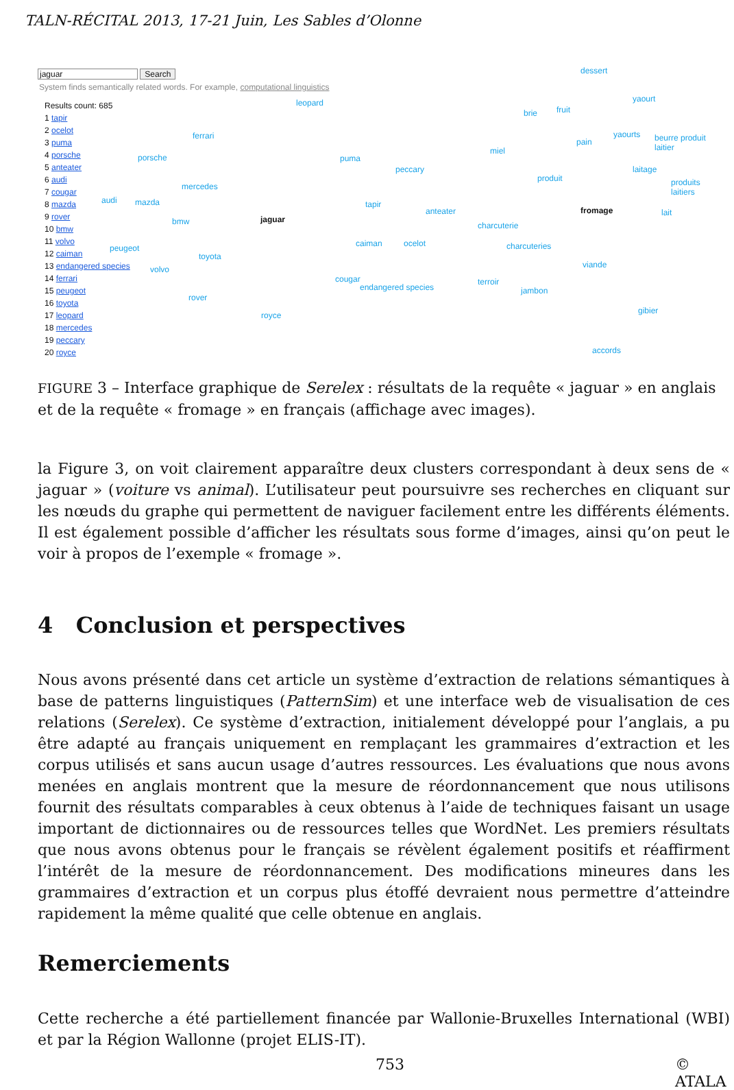TALN-RÉCITAL 2013, 17-21 Juin, Les Sables d’Olonne
jaguar Search
System finds semantically related words. For example, computational linguistics
Results count: 685
1 tapir
2 ocelot
3 puma
4 porsche
5 anteater
6 audi
7 cougar
8 mazda
9 rover
10 bmw
11 volvo
12 caiman
13 endangered species
14 ferrari
15 peugeot
16 toyota
17 leopard
18 mercedes
19 peccary
20 royce
leopard
ferrari
porsche puma
peccary
mercedes
audi mazda tapir
anteater
bmw jaguar
caiman ocelot peugeot
toyota
volvo
cougar
endangered species
rover
royce
dessert
yaourt
brie fruit
yaourts beurre produit laitier
miel
pain
laitage
produit produits laitiers
fromage lait
charcuterie
charcuteries
viande
terroir
jambon
gibier
accords
FIGURE 3 – Interface graphique de Serelex : résultats de la requête « jaguar » en anglais et de la requête « fromage » en français (affichage avec images).
la Figure 3, on voit clairement apparaître deux clusters correspondant à deux sens de « jaguar » (voiture vs animal). L’utilisateur peut poursuivre ses recherches en cliquant sur les nœuds du graphe qui permettent de naviguer facilement entre les différents éléments. Il est également possible d’afficher les résultats sous forme d’images, ainsi qu’on peut le voir à propos de l’exemple « fromage ».
4 Conclusion et perspectives
Nous avons présenté dans cet article un système d’extraction de relations sémantiques à base de patterns linguistiques (PatternSim) et une interface web de visualisation de ces relations (Serelex). Ce système d’extraction, initialement développé pour l’anglais, a pu être adapté au français uniquement en remplaçant les grammaires d’extraction et les corpus utilisés et sans aucun usage d’autres ressources. Les évaluations que nous avons menées en anglais montrent que la mesure de réordonnancement que nous utilisons fournit des résultats comparables à ceux obtenus à l’aide de techniques faisant un usage important de dictionnaires ou de ressources telles que WordNet. Les premiers résultats que nous avons obtenus pour le français se révèlent également positifs et réaffirment l’intérêt de la mesure de réordonnancement. Des modifications mineures dans les grammaires d’extraction et un corpus plus étoffé devraient nous permettre d’atteindre rapidement la même qualité que celle obtenue en anglais.
Remerciements
Cette recherche a été partiellement financée par Wallonie-Bruxelles International (WBI) et par la Région Wallonne (projet ELIS-IT).
753 © ATALA